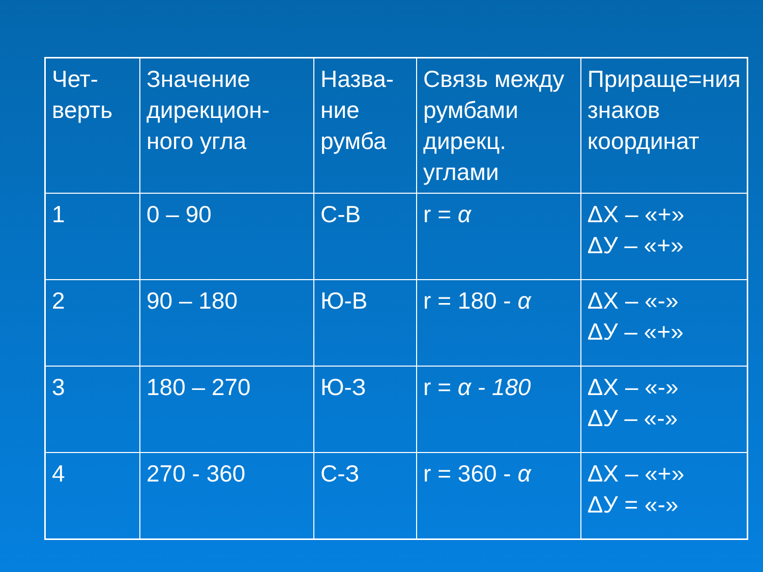| Чет- верть | Значение дирекцион-ного угла | Назва- ние румба | Связь между румбами дирекц. углами | Прираще=ния знаков координат |
| 1 | 0 – 90 | С-В | r = α | ΔХ – «+» ΔУ – «+» |
| 2 | 90 – 180 | Ю-В | r = 180 - α | ΔХ – «-» ΔУ – «+» |
| 3 | 180 – 270 | Ю-З | r = α - 180 | ΔХ – «-» ΔУ – «-» |
| 4 | 270 - 360 | С-З | r = 360 - α | ΔХ – «+» ΔУ = «-» |